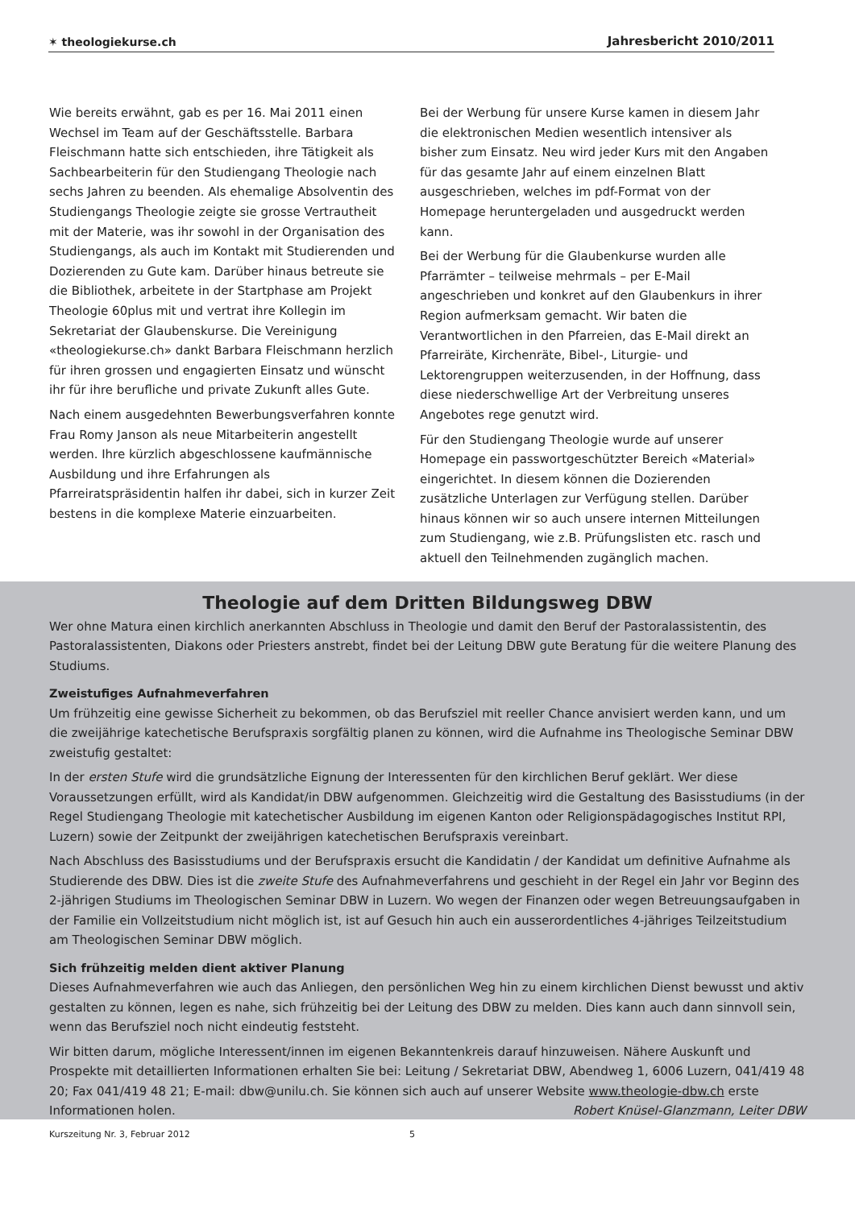✶ theologiekurse.ch Jahresbericht 2010/2011
Wie bereits erwähnt, gab es per 16. Mai 2011 einen Wechsel im Team auf der Geschäftsstelle. Barbara Fleischmann hatte sich entschieden, ihre Tätigkeit als Sachbearbeiterin für den Studiengang Theologie nach sechs Jahren zu beenden. Als ehemalige Absolventin des Studiengangs Theologie zeigte sie grosse Vertrautheit mit der Materie, was ihr sowohl in der Organisation des Studiengangs, als auch im Kontakt mit Studierenden und Dozierenden zu Gute kam. Darüber hinaus betreute sie die Bibliothek, arbeitete in der Startphase am Projekt Theologie 60plus mit und vertrat ihre Kollegin im Sekretariat der Glaubenskurse. Die Vereinigung «theologiekurse.ch» dankt Barbara Fleischmann herzlich für ihren grossen und engagierten Einsatz und wünscht ihr für ihre berufliche und private Zukunft alles Gute.
Nach einem ausgedehnten Bewerbungsverfahren konnte Frau Romy Janson als neue Mitarbeiterin angestellt werden. Ihre kürzlich abgeschlossene kaufmännische Ausbildung und ihre Erfahrungen als Pfarreiratspräsidentin halfen ihr dabei, sich in kurzer Zeit bestens in die komplexe Materie einzuarbeiten.
Bei der Werbung für unsere Kurse kamen in diesem Jahr die elektronischen Medien wesentlich intensiver als bisher zum Einsatz. Neu wird jeder Kurs mit den Angaben für das gesamte Jahr auf einem einzelnen Blatt ausgeschrieben, welches im pdf-Format von der Homepage heruntergeladen und ausgedruckt werden kann.
Bei der Werbung für die Glaubenkurse wurden alle Pfarrämter – teilweise mehrmals – per E-Mail angeschrieben und konkret auf den Glaubenkurs in ihrer Region aufmerksam gemacht. Wir baten die Verantwortlichen in den Pfarreien, das E-Mail direkt an Pfarreiräte, Kirchenräte, Bibel-, Liturgie- und Lektorengruppen weiterzusenden, in der Hoffnung, dass diese niederschwellige Art der Verbreitung unseres Angebotes rege genutzt wird.
Für den Studiengang Theologie wurde auf unserer Homepage ein passwortgeschützter Bereich «Material» eingerichtet. In diesem können die Dozierenden zusätzliche Unterlagen zur Verfügung stellen. Darüber hinaus können wir so auch unsere internen Mitteilungen zum Studiengang, wie z.B. Prüfungslisten etc. rasch und aktuell den Teilnehmenden zugänglich machen.
Theologie auf dem Dritten Bildungsweg DBW
Wer ohne Matura einen kirchlich anerkannten Abschluss in Theologie und damit den Beruf der Pastoralassistentin, des Pastoralassistenten, Diakons oder Priesters anstrebt, findet bei der Leitung DBW gute Beratung für die weitere Planung des Studiums.
Zweistufiges Aufnahmeverfahren
Um frühzeitig eine gewisse Sicherheit zu bekommen, ob das Berufsziel mit reeller Chance anvisiert werden kann, und um die zweijährige katechetische Berufspraxis sorgfältig planen zu können, wird die Aufnahme ins Theologische Seminar DBW zweistufig gestaltet:
In der ersten Stufe wird die grundsätzliche Eignung der Interessenten für den kirchlichen Beruf geklärt. Wer diese Voraussetzungen erfüllt, wird als Kandidat/in DBW aufgenommen. Gleichzeitig wird die Gestaltung des Basisstudiums (in der Regel Studiengang Theologie mit katechetischer Ausbildung im eigenen Kanton oder Religionspädagogisches Institut RPI, Luzern) sowie der Zeitpunkt der zweijährigen katechetischen Berufspraxis vereinbart.
Nach Abschluss des Basisstudiums und der Berufspraxis ersucht die Kandidatin / der Kandidat um definitive Aufnahme als Studierende des DBW. Dies ist die zweite Stufe des Aufnahmeverfahrens und geschieht in der Regel ein Jahr vor Beginn des 2-jährigen Studiums im Theologischen Seminar DBW in Luzern. Wo wegen der Finanzen oder wegen Betreuungsaufgaben in der Familie ein Vollzeitstudium nicht möglich ist, ist auf Gesuch hin auch ein ausserordentliches 4-jähriges Teilzeitstudium am Theologischen Seminar DBW möglich.
Sich frühzeitig melden dient aktiver Planung
Dieses Aufnahmeverfahren wie auch das Anliegen, den persönlichen Weg hin zu einem kirchlichen Dienst bewusst und aktiv gestalten zu können, legen es nahe, sich frühzeitig bei der Leitung des DBW zu melden. Dies kann auch dann sinnvoll sein, wenn das Berufsziel noch nicht eindeutig feststeht.
Wir bitten darum, mögliche Interessent/innen im eigenen Bekanntenkreis darauf hinzuweisen. Nähere Auskunft und Prospekte mit detaillierten Informationen erhalten Sie bei: Leitung / Sekretariat DBW, Abendweg 1, 6006 Luzern, 041/419 48 20; Fax 041/419 48 21; E-mail: dbw@unilu.ch. Sie können sich auch auf unserer Website www.theologie-dbw.ch erste Informationen holen. Robert Knüsel-Glanzmann, Leiter DBW
Kurszeitung Nr. 3, Februar 2012
5